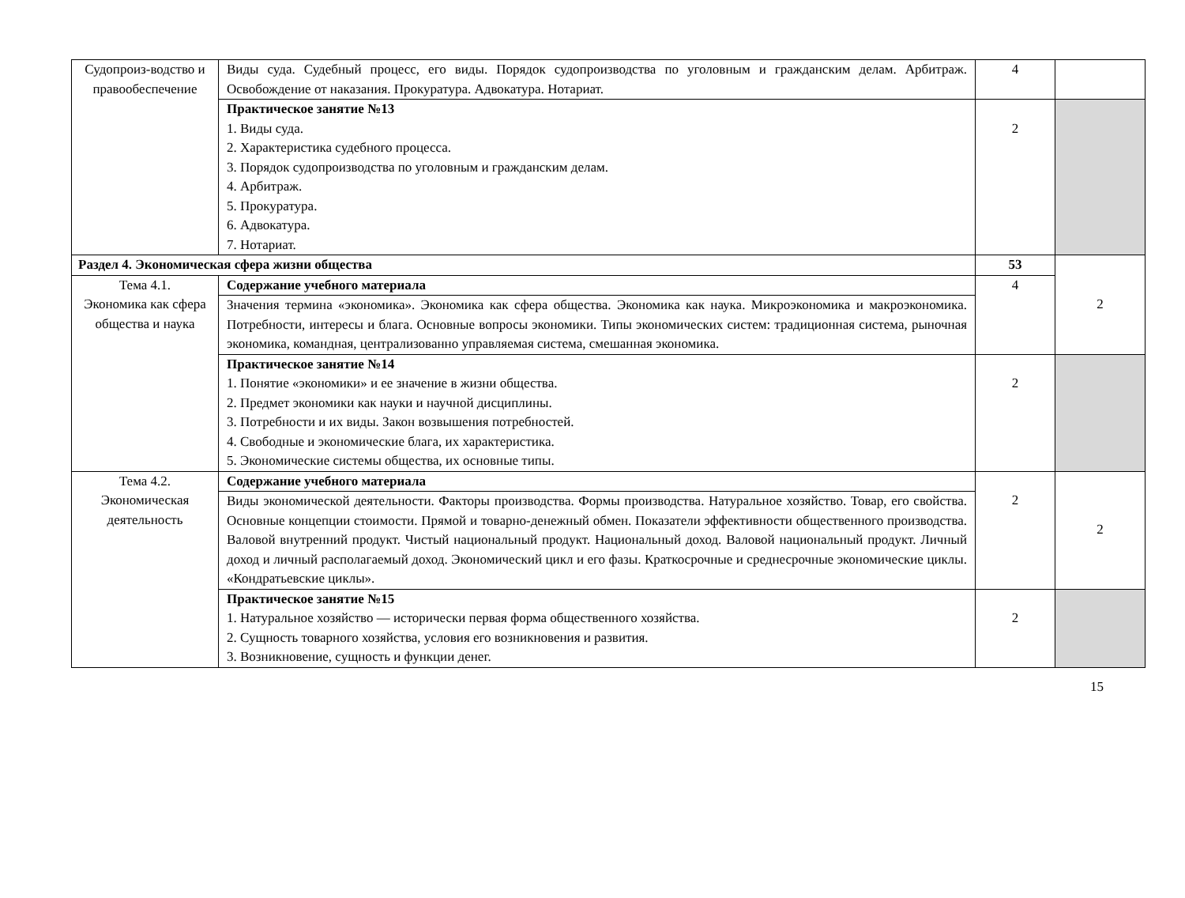| Судопроиз-водство и правообеспечение | Виды суда. Судебный процесс, его виды. Порядок судопроизводства по уголовным и гражданским делам. Арбитраж. Освобождение от наказания. Прокуратура. Адвокатура. Нотариат. | 4 | |
| | Практическое занятие №13 1. Виды суда. 2. Характеристика судебного процесса. 3. Порядок судопроизводства по уголовным и гражданским делам. 4. Арбитраж. 5. Прокуратура. 6. Адвокатура. 7. Нотариат. | 2 | |
| Раздел 4. Экономическая сфера жизни общества | | 53 | 2 |
| Тема 4.1. Экономика как сфера общества и наука | Содержание учебного материала | 4 | |
| | Значения термина «экономика». Экономика как сфера общества. Экономика как наука. Микроэкономика и макроэкономика. Потребности, интересы и блага. Основные вопросы экономики. Типы экономических систем: традиционная система, рыночная экономика, командная, централизованно управляемая система, смешанная экономика. | | |
| | Практическое занятие №14 1. Понятие «экономики» и ее значение в жизни общества. 2. Предмет экономики как науки и научной дисциплины. 3. Потребности и их виды. Закон возвышения потребностей. 4. Свободные и экономические блага, их характеристика. 5. Экономические системы общества, их основные типы. | 2 | |
| Тема 4.2. Экономическая деятельность | Содержание учебного материала | 2 | 2 |
| | Виды экономической деятельности. Факторы производства. Формы производства. Натуральное хозяйство. Товар, его свойства. Основные концепции стоимости. Прямой и товарно-денежный обмен. Показатели эффективности общественного производства. Валовой внутренний продукт. Чистый национальный продукт. Национальный доход. Валовой национальный продукт. Личный доход и личный располагаемый доход. Экономический цикл и его фазы. Краткосрочные и среднесрочные экономические циклы. «Кондратьевские циклы». | | |
| | Практическое занятие №15 1. Натуральное хозяйство — исторически первая форма общественного хозяйства. 2. Сущность товарного хозяйства, условия его возникновения и развития. 3. Возникновение, сущность и функции денег. | 2 | |
15